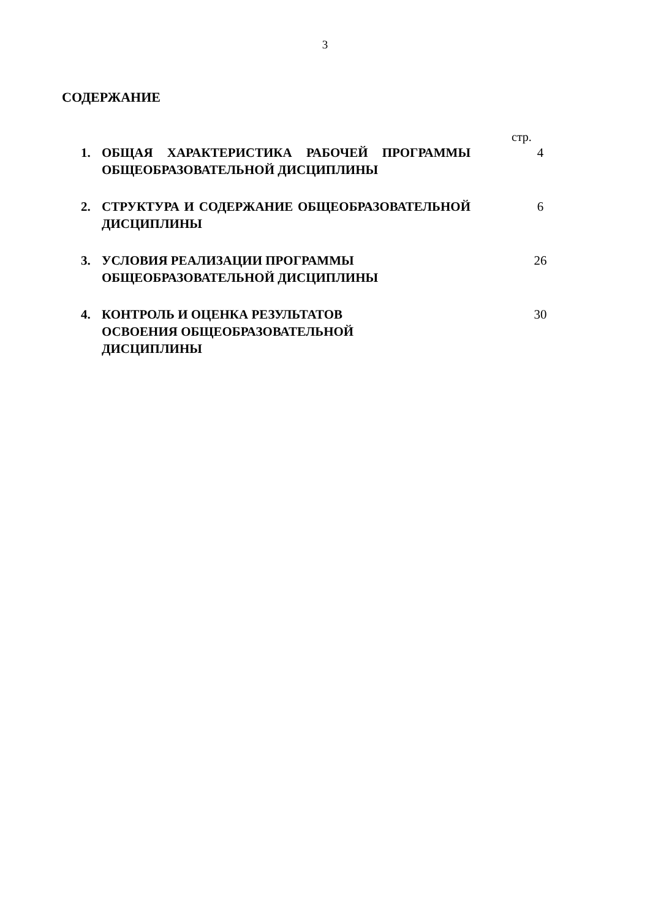3
СОДЕРЖАНИЕ
стр.
1. ОБЩАЯ ХАРАКТЕРИСТИКА РАБОЧЕЙ ПРОГРАММЫ ОБЩЕОБРАЗОВАТЕЛЬНОЙ ДИСЦИПЛИНЫ
4
2. СТРУКТУРА И СОДЕРЖАНИЕ ОБЩЕОБРАЗОВАТЕЛЬНОЙ ДИСЦИПЛИНЫ
6
3. УСЛОВИЯ РЕАЛИЗАЦИИ ПРОГРАММЫ
ОБЩЕОБРАЗОВАТЕЛЬНОЙ ДИСЦИПЛИНЫ
26
4. КОНТРОЛЬ И ОЦЕНКА РЕЗУЛЬТАТОВ
ОСВОЕНИЯ ОБЩЕОБРАЗОВАТЕЛЬНОЙ
ДИСЦИПЛИНЫ
30